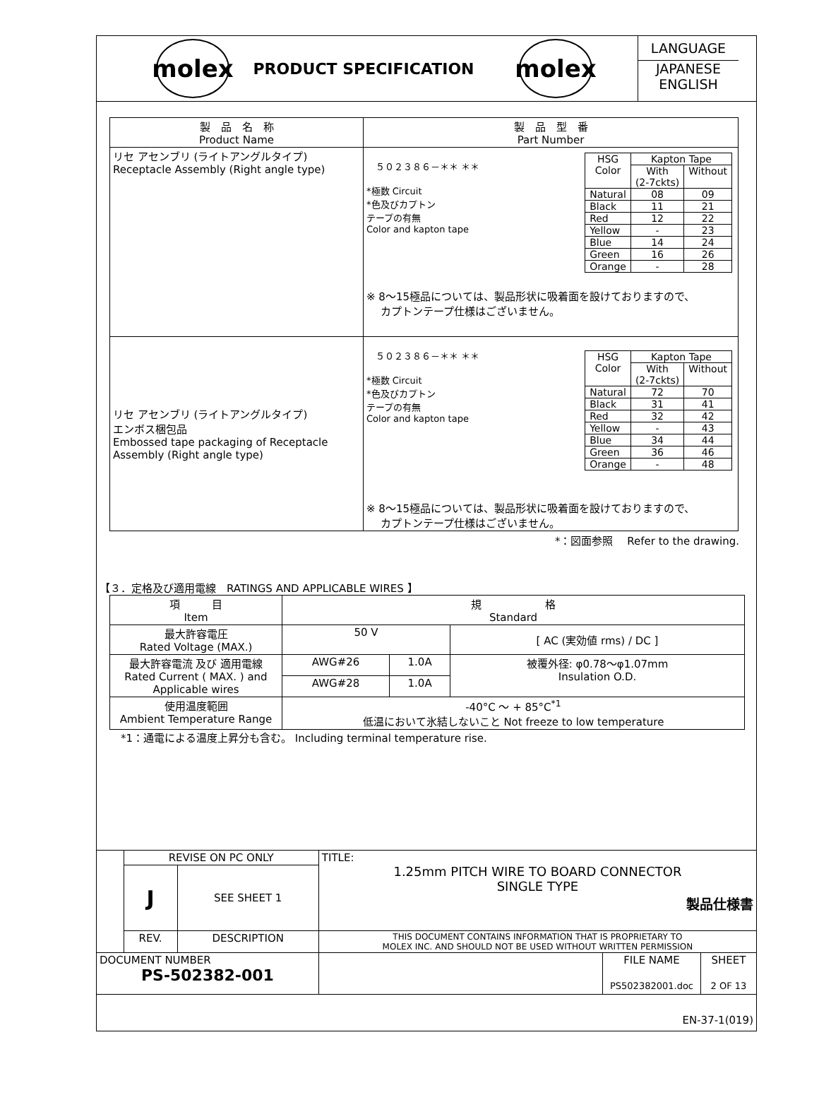molex
PRODUCT SPECIFICATION
molex
LANGUAGE
JAPANESE
ENGLISH
| 製 品 名 称 Product Name | 製 品 型 番 Part Number |
| --- | --- |
| リセ アセンブリ (ライトアングルタイプ) Receptacle Assembly (Right angle type) | ５０２３８６－＊＊ ＊＊ *極数 Circuit *色及びカプトン テープの有無 Color and kapton tape / HSG Color / Kapton Tape / / / / With (2-7ckts) / Without / / Natural / 08 / 09 / / Black / 11 / 21 / / Red / 12 / 22 / / Yellow / - / 23 / / Blue / 14 / 24 / / Green / 16 / 26 / / Orange / - / 28 / ※ 8～15極品については、製品形状に吸着面を設けておりますので、 カプトンテープ仕様はございません。 |
| リセ アセンブリ (ライトアングルタイプ) エンボス梱包品 Embossed tape packaging of Receptacle Assembly (Right angle type) | ５０２３８６－＊＊ ＊＊ *極数 Circuit *色及びカプトン テープの有無 Color and kapton tape / HSG Color / Kapton Tape / / / / With (2-7ckts) / Without / / Natural / 72 / 70 / / Black / 31 / 41 / / Red / 32 / 42 / / Yellow / - / 43 / / Blue / 34 / 44 / / Green / 36 / 46 / / Orange / - / 48 / ※ 8～15極品については、製品形状に吸着面を設けておりますので、 カプトンテープ仕様はございません。 |
*：図面参照　 Refer to the drawing.
【３．定格及び適用電線　RATINGS AND APPLICABLE WIRES 】
| 項 目 Item | 規 格 Standard | | |
| --- | --- | --- | --- |
| 最大許容電圧 Rated Voltage (MAX.) | 50 V | | [ AC (実効値 rms) / DC ] |
| 最大許容電流 及び 適用電線 Rated Current ( MAX. ) and Applicable wires | AWG#26 | 1.0A | 被覆外径: φ0.78～φ1.07mm Insulation O.D. |
| | AWG#28 | 1.0A | |
| 使用温度範囲 Ambient Temperature Range | -40°C ～ + 85°C<sup>*1</sup> 低温において氷結しないこと Not freeze to low temperature | | |
*1：通電による温度上昇分も含む。 Including terminal temperature rise.
| | REVISE ON PC ONLY | | TITLE: 1.25mm PITCH WIRE TO BOARD CONNECTOR SINGLE TYPE 製品仕様書 | | |
| | J | SEE SHEET 1 | | | |
| | REV. | DESCRIPTION | THIS DOCUMENT CONTAINS INFORMATION THAT IS PROPRIETARY TO MOLEX INC. AND SHOULD NOT BE USED WITHOUT WRITTEN PERMISSION | | |
| DOCUMENT NUMBER PS-502382-001 | | | | FILE NAME PS502382001.doc | SHEET 2 OF 13 |
| EN-37-1(019) | | | | | |